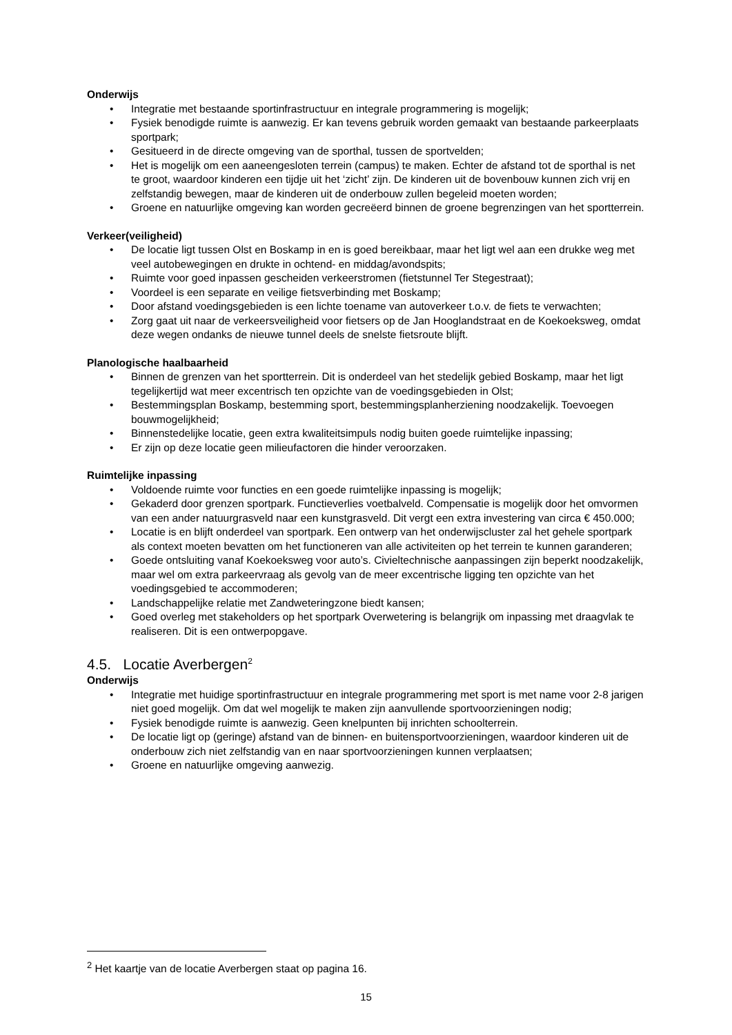Onderwijs
• Integratie met bestaande sportinfrastructuur en integrale programmering is mogelijk;
• Fysiek benodigde ruimte is aanwezig. Er kan tevens gebruik worden gemaakt van bestaande parkeerplaats sportpark;
• Gesitueerd in de directe omgeving van de sporthal, tussen de sportvelden;
• Het is mogelijk om een aaneengesloten terrein (campus) te maken. Echter de afstand tot de sporthal is net te groot, waardoor kinderen een tijdje uit het ‘zicht’ zijn. De kinderen uit de bovenbouw kunnen zich vrij en zelfstandig bewegen, maar de kinderen uit de onderbouw zullen begeleid moeten worden;
• Groene en natuurlijke omgeving kan worden gecreëerd binnen de groene begrenzingen van het sportterrein.
Verkeer(veiligheid)
• De locatie ligt tussen Olst en Boskamp in en is goed bereikbaar, maar het ligt wel aan een drukke weg met veel autobewegingen en drukte in ochtend- en middag/avondspits;
• Ruimte voor goed inpassen gescheiden verkeerstromen (fietstunnel Ter Stegestraat);
• Voordeel is een separate en veilige fietsverbinding met Boskamp;
• Door afstand voedingsgebieden is een lichte toename van autoverkeer t.o.v. de fiets te verwachten;
• Zorg gaat uit naar de verkeersveiligheid voor fietsers op de Jan Hooglandstraat en de Koekoeksweg, omdat deze wegen ondanks de nieuwe tunnel deels de snelste fietsroute blijft.
Planologische haalbaarheid
• Binnen de grenzen van het sportterrein. Dit is onderdeel van het stedelijk gebied Boskamp, maar het ligt tegelijkertijd wat meer excentrisch ten opzichte van de voedingsgebieden in Olst;
• Bestemmingsplan Boskamp, bestemming sport, bestemmingsplanherziening noodzakelijk. Toevoegen bouwmogelijkheid;
• Binnenstedelijke locatie, geen extra kwaliteitsimpuls nodig buiten goede ruimtelijke inpassing;
• Er zijn op deze locatie geen milieufactoren die hinder veroorzaken.
Ruimtelijke inpassing
• Voldoende ruimte voor functies en een goede ruimtelijke inpassing is mogelijk;
• Gekaderd door grenzen sportpark. Functieverlies voetbalveld. Compensatie is mogelijk door het omvormen van een ander natuurgrasveld naar een kunstgrasveld. Dit vergt een extra investering van circa € 450.000;
• Locatie is en blijft onderdeel van sportpark. Een ontwerp van het onderwijscluster zal het gehele sportpark als context moeten bevatten om het functioneren van alle activiteiten op het terrein te kunnen garanderen;
• Goede ontsluiting vanaf Koekoeksweg voor auto’s. Civieltechnische aanpassingen zijn beperkt noodzakelijk, maar wel om extra parkeervraag als gevolg van de meer excentrische ligging ten opzichte van het voedingsgebied te accommoderen;
• Landschappelijke relatie met Zandweteringzone biedt kansen;
• Goed overleg met stakeholders op het sportpark Overwetering is belangrijk om inpassing met draagvlak te realiseren. Dit is een ontwerpopgave.
4.5. Locatie Averbergen<sup>2</sup>
Onderwijs
• Integratie met huidige sportinfrastructuur en integrale programmering met sport is met name voor 2-8 jarigen niet goed mogelijk. Om dat wel mogelijk te maken zijn aanvullende sportvoorzieningen nodig;
• Fysiek benodigde ruimte is aanwezig. Geen knelpunten bij inrichten schoolterrein.
• De locatie ligt op (geringe) afstand van de binnen- en buitensportvoorzieningen, waardoor kinderen uit de onderbouw zich niet zelfstandig van en naar sportvoorzieningen kunnen verplaatsen;
• Groene en natuurlijke omgeving aanwezig.
<sup>2</sup> Het kaartje van de locatie Averbergen staat op pagina 16.
15